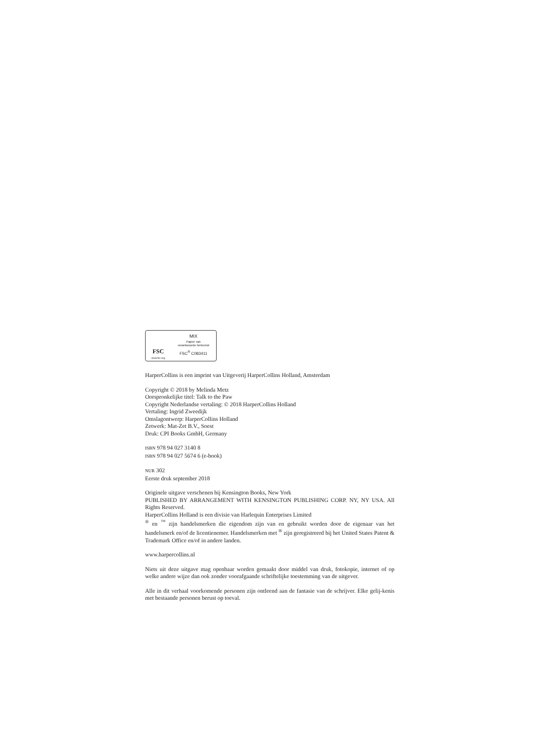FSC
www.fsc.org
MIX
Papier van
verantwoorde herkomst
FSC<sup>®</sup> C083411
HarperCollins is een imprint van Uitgeverij HarperCollins Holland, Amsterdam
Copyright © 2018 by Melinda Metz
Oorspronkelijke titel: Talk to the Paw
Copyright Nederlandse vertaling: © 2018 HarperCollins Holland
Vertaling: Ingrid Zweedijk
Omslagontwerp: HarperCollins Holland
Zetwerk: Mat-Zet B.V., Soest
Druk: CPI Books GmbH, Germany
ISBN 978 94 027 3140 8
ISBN 978 94 027 5674 6 (e-book)
NUR 302
Eerste druk september 2018
Originele uitgave verschenen bij Kensington Books, New York
PUBLISHED BY ARRANGEMENT WITH KENSINGTON PUBLISHING CORP. NY, NY USA. All Rights Reserved.
HarperCollins Holland is een divisie van Harlequin Enterprises Limited
<sup>®</sup> en <sup>™</sup> zijn handelsmerken die eigendom zijn van en gebruikt worden door de eigenaar van het handelsmerk en/of de licentienemer. Handelsmerken met <sup>®</sup> zijn geregistreerd bij het United States Patent & Trademark Office en/of in andere landen.
www.harpercollins.nl
Niets uit deze uitgave mag openbaar worden gemaakt door middel van druk, fotokopie, internet of op welke andere wijze dan ook zonder voorafgaande schriftelijke toestemming van de uitgever.
Alle in dit verhaal voorkomende personen zijn ontleend aan de fantasie van de schrijver. Elke gelij-kenis met bestaande personen berust op toeval.